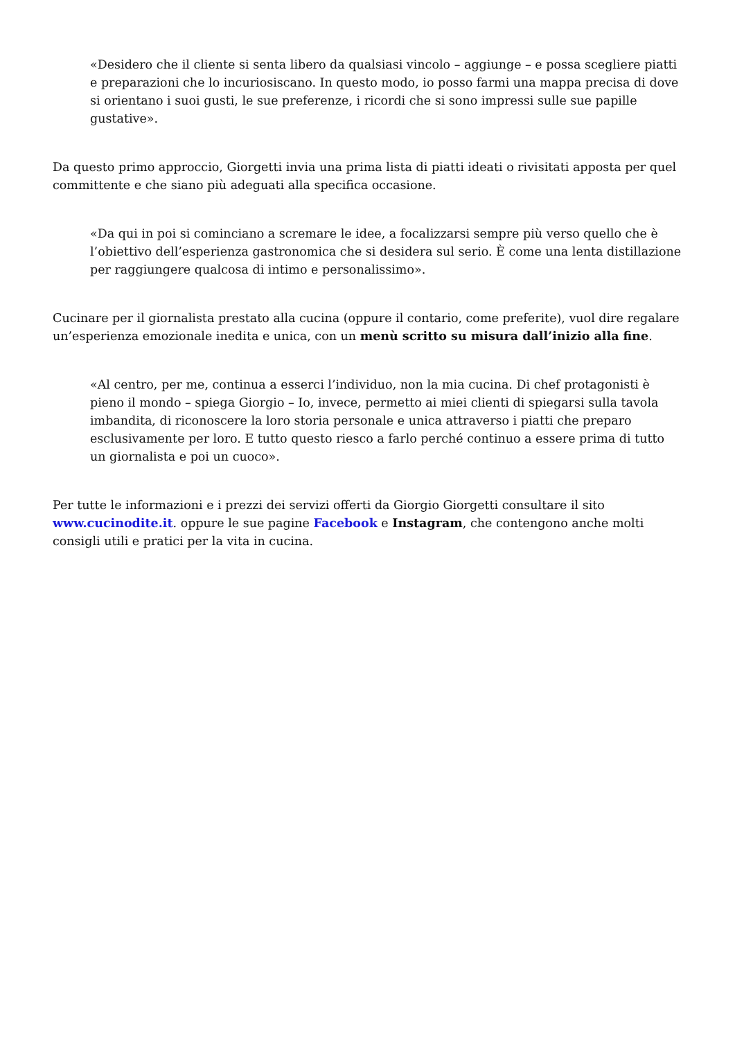«Desidero che il cliente si senta libero da qualsiasi vincolo – aggiunge – e possa scegliere piatti e preparazioni che lo incuriosiscano. In questo modo, io posso farmi una mappa precisa di dove si orientano i suoi gusti, le sue preferenze, i ricordi che si sono impressi sulle sue papille gustative».
Da questo primo approccio, Giorgetti invia una prima lista di piatti ideati o rivisitati apposta per quel committente e che siano più adeguati alla specifica occasione.
«Da qui in poi si cominciano a scremare le idee, a focalizzarsi sempre più verso quello che è l’obiettivo dell’esperienza gastronomica che si desidera sul serio. È come una lenta distillazione per raggiungere qualcosa di intimo e personalissimo».
Cucinare per il giornalista prestato alla cucina (oppure il contario, come preferite), vuol dire regalare un’esperienza emozionale inedita e unica, con un menù scritto su misura dall’inizio alla fine.
«Al centro, per me, continua a esserci l’individuo, non la mia cucina. Di chef protagonisti è pieno il mondo – spiega Giorgio – Io, invece, permetto ai miei clienti di spiegarsi sulla tavola imbandita, di riconoscere la loro storia personale e unica attraverso i piatti che preparo esclusivamente per loro. E tutto questo riesco a farlo perché continuo a essere prima di tutto un giornalista e poi un cuoco».
Per tutte le informazioni e i prezzi dei servizi offerti da Giorgio Giorgetti consultare il sito www.cucinodite.it. oppure le sue pagine Facebook e Instagram, che contengono anche molti consigli utili e pratici per la vita in cucina.